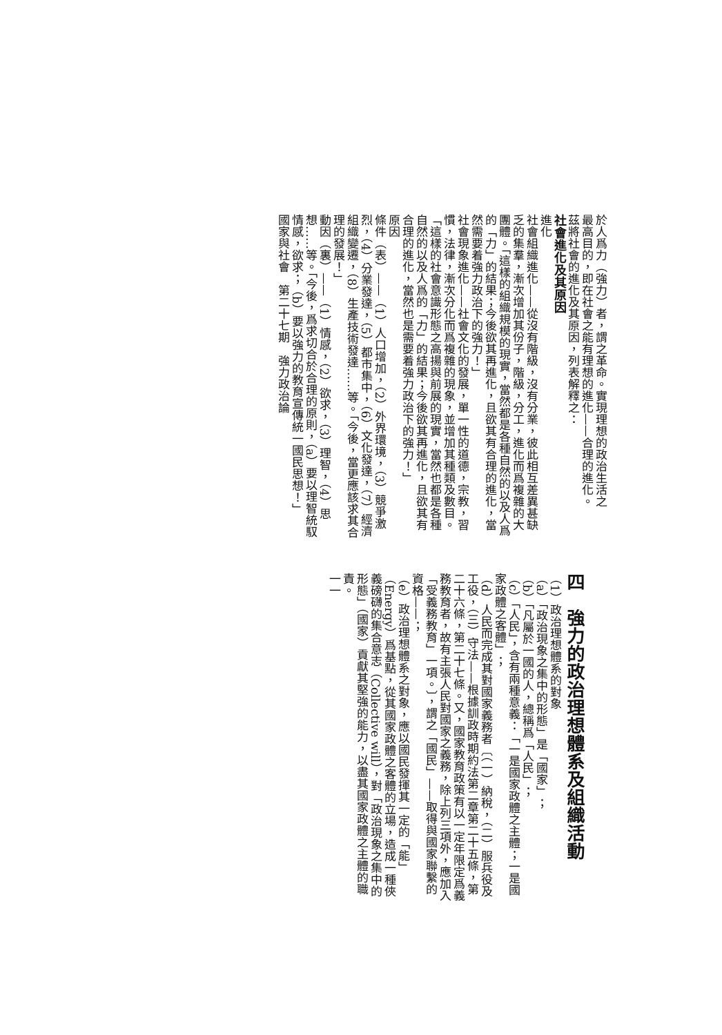於人爲力（強力）者，謂之革命。實現理想的政治生活之
最高目的，即在社會之能有理想的進化——合理的進化。
茲將社會的進化及其原因，列表解釋之：
社會進化及其原因
進化
社會組織進化——從沒有階級，沒有分業，彼此相互差異甚缺乏的集羣，漸次增加其份子，階級，分工，進化而爲複雜的大團體。「這樣的組織規模的現實，當然都是各種自然的以及人爲的「力」的結果；今後欲其再進化，且欲其有合理的進化，當然需要着強力政治下的強力！」
社會現象進化——社會文化的發展，單一性的道德，宗教，習慣，法律，漸次分化而爲複雜的現象，並增加其種類及數目。「這樣的社會意識形態之高揚與前展的現實，當然也都是各種自然的以及人爲的「力」的結果；今後欲其再進化，且欲其有合理的進化，當然也是需要着強力政治下的強力！」
原因
條件（表）——（1）人口增加，（2）外界環境，（3）競爭激烈，（4）分業發達，（5）都市集中，（6）文化發達，（7）經濟組織變遷，（8）生產技術發達……等。「今後，當更應該求其合理的發展！」
動因（裏）——（1）情感，（2）欲求，（3）理智，（4）思想……等。「今後，爲求切合於合理的原則，（a）要以理智統馭情感，欲求；（b）要以強力的教育宣傳統一國民思想！」
國家與社會　第二十七期　強力政治論
四　強力的政治理想體系及組織活動
（1）政治理想體系的對象
（a）「政治現象之集中的形態」是「國家」；
（b）「凡屬於一國的人，總稱爲「人民」；
（c）「人民」，含有兩種意義：「一是國家政體之主體；一是國家政體之客體」；
（d）人民而完成其對國家義務者〔（一）納稅，（二）服兵役及工役，（三）守法——根據訓政時期約法第二章第二十五條，第二十六條，第二十七條。又，國家教育政策有以一定年限定爲義務教育者，故有主張人民對國家之義務，除上列三項外，應加入「受義務教育」一項。〕，謂之「國民」——取得與國家聯繫的資格——；
（e）政治理想體系之對象，應以國民發揮其一定的「能」（Energy）爲基點，從其國家政體之客體的立場，造成一種俠義磅礴的集合意志（Collective will），對「政治現象之集中的形態」（國家）貢獻其堅強的能力，以盡其國家政體之主體的職責。
一一